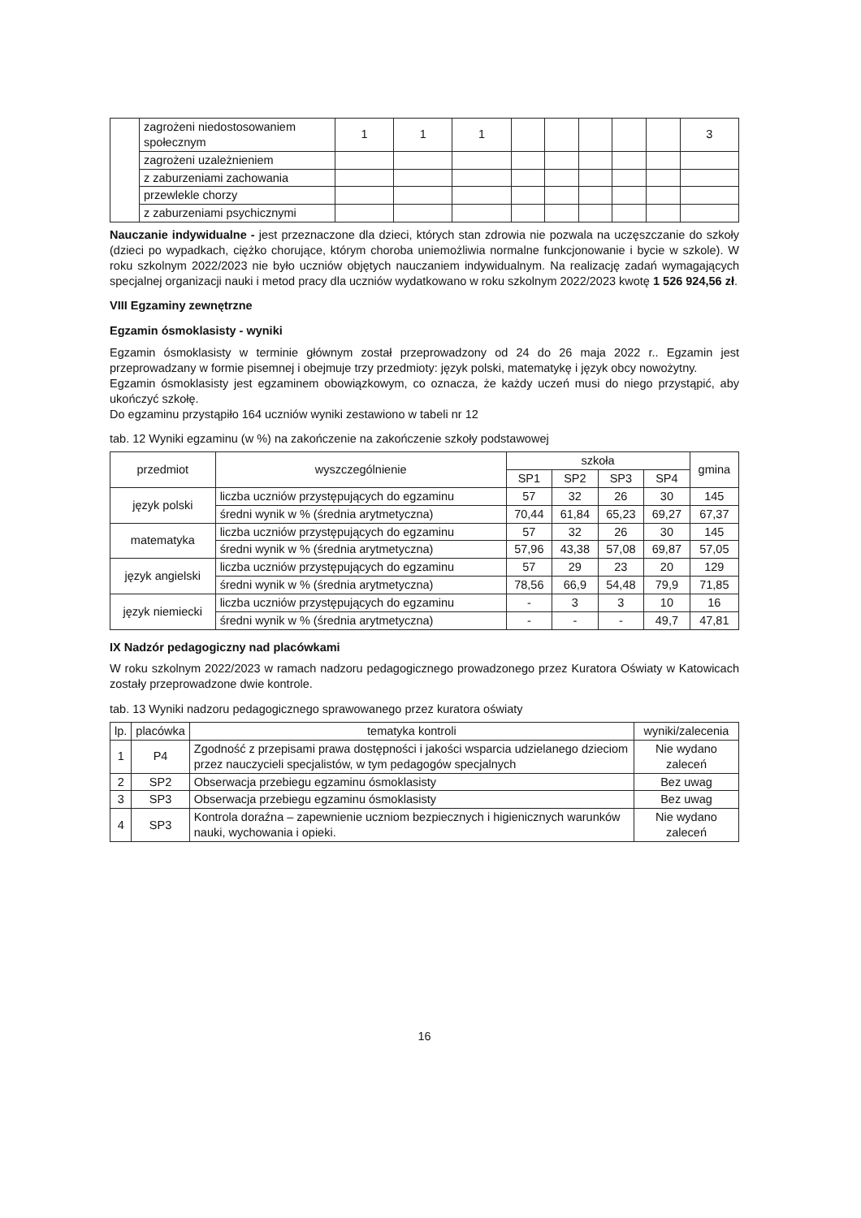| | zagrożeni niedostosowaniem społecznym | 1 | 1 | 1 | | | | | | 3 |
| | zagrożeni uzależnieniem | | | | | | | | | |
| | z zaburzeniami zachowania | | | | | | | | | |
| | przewlekle chorzy | | | | | | | | | |
| | z zaburzeniami psychicznymi | | | | | | | | | |
Nauczanie indywidualne - jest przeznaczone dla dzieci, których stan zdrowia nie pozwala na uczęszczanie do szkoły (dzieci po wypadkach, ciężko chorujące, którym choroba uniemożliwia normalne funkcjonowanie i bycie w szkole). W roku szkolnym 2022/2023 nie było uczniów objętych nauczaniem indywidualnym. Na realizację zadań wymagających specjalnej organizacji nauki i metod pracy dla uczniów wydatkowano w roku szkolnym 2022/2023 kwotę 1 526 924,56 zł.
VIII Egzaminy zewnętrzne
Egzamin ósmoklasisty - wyniki
Egzamin ósmoklasisty w terminie głównym został przeprowadzony od 24 do 26 maja 2022 r.. Egzamin jest przeprowadzany w formie pisemnej i obejmuje trzy przedmioty: język polski, matematykę i język obcy nowożytny.
Egzamin ósmoklasisty jest egzaminem obowiązkowym, co oznacza, że każdy uczeń musi do niego przystąpić, aby ukończyć szkołę.
Do egzaminu przystąpiło 164 uczniów wyniki zestawiono w tabeli nr 12
tab. 12 Wyniki egzaminu (w %) na zakończenie na zakończenie szkoły podstawowej
| przedmiot | wyszczególnienie | szkoła | | | | gmina |
| --- | --- | --- | --- | --- | --- | --- |
| | | SP1 | SP2 | SP3 | SP4 | |
| język polski | liczba uczniów przystępujących do egzaminu | 57 | 32 | 26 | 30 | 145 |
| | średni wynik w % (średnia arytmetyczna) | 70,44 | 61,84 | 65,23 | 69,27 | 67,37 |
| matematyka | liczba uczniów przystępujących do egzaminu | 57 | 32 | 26 | 30 | 145 |
| | średni wynik w % (średnia arytmetyczna) | 57,96 | 43,38 | 57,08 | 69,87 | 57,05 |
| język angielski | liczba uczniów przystępujących do egzaminu | 57 | 29 | 23 | 20 | 129 |
| | średni wynik w % (średnia arytmetyczna) | 78,56 | 66,9 | 54,48 | 79,9 | 71,85 |
| język niemiecki | liczba uczniów przystępujących do egzaminu | - | 3 | 3 | 10 | 16 |
| | średni wynik w % (średnia arytmetyczna) | - | - | - | 49,7 | 47,81 |
IX Nadzór pedagogiczny nad placówkami
W roku szkolnym 2022/2023 w ramach nadzoru pedagogicznego prowadzonego przez Kuratora Oświaty w Katowicach zostały przeprowadzone dwie kontrole.
tab. 13 Wyniki nadzoru pedagogicznego sprawowanego przez kuratora oświaty
| lp. | placówka | tematyka kontroli | wyniki/zalecenia |
| --- | --- | --- | --- |
| 1 | P4 | Zgodność z przepisami prawa dostępności i jakości wsparcia udzielanego dzieciom przez nauczycieli specjalistów, w tym pedagogów specjalnych | Nie wydano zaleceń |
| 2 | SP2 | Obserwacja przebiegu egzaminu ósmoklasisty | Bez uwag |
| 3 | SP3 | Obserwacja przebiegu egzaminu ósmoklasisty | Bez uwag |
| 4 | SP3 | Kontrola doraźna – zapewnienie uczniom bezpiecznych i higienicznych warunków nauki, wychowania i opieki. | Nie wydano zaleceń |
16